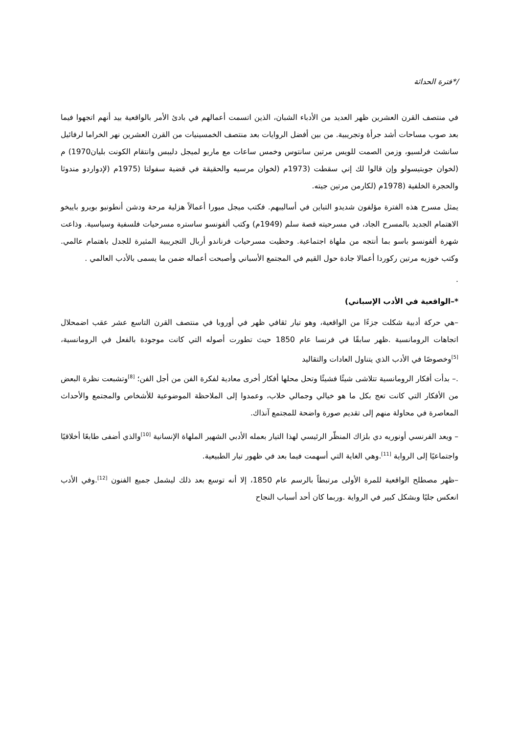/*فترة الحداثة
في منتصف القرن العشرين ظهر العديد من الأدباء الشبان، الذين اتسمت أعمالهم في بادئ الأمر بالواقعية بيد أنهم اتجهوا فيما بعد صوب مساحات أشد جرأة وتجريبية. من بين أفضل الروايات بعد منتصف الخمسينيات من القرن العشرين نهر الخراما لرفائيل سانشث فرلسيو، وزمن الصمت للويس مرتين سانتوس وخمس ساعات مع ماريو لميجل دليبس وانتقام الكونت بليان1970) م (لخوان جويتيسولو وإن قالوا لك إني سقطت (1973م (لخوان مرسيه والحقيقة في قضية سفولتا (1975م (لإدواردو مندوثا والحجرة الخلفية (1978م (لكارمن مرتين جيته.
يمثل مسرح هذه الفترة مؤلفون شديدو التباين في أساليبهم. فكتب ميجل ميورا أعمالاً هزلية مرحة ودشن أنطونيو بويرو باييخو الاهتمام الجديد بالمسرح الجاد، في مسرحيته قصة سلم (1949م) وكتب ألفونسو ساستره مسرحيات فلسفية وسياسية. وذاعت شهرة ألفونسو باسو بما أنتجه من ملهاة اجتماعية. وحظيت مسرحيات فرناندو أربال التجريبية المثيرة للجدل باهتمام عالمي. وكتب خوزيه مرتين ركوردا أعمالا جادة حول القيم في المجتمع الأسباني وأصبحت أعماله ضمن ما يسمى بالأدب العالمي .
.
*–الواقعية في الأدب الإسباني)
–هي حركة أدبية شكلت جزءًا من الواقعية، وهو تيار ثقافي ظهر في أوروبا في منتصف القرن التاسع عشر عقب اضمحلال اتجاهات الرومانسية .ظهر سابقًا في فرنسا عام 1850 حيث تطورت أصوله التي كانت موجودة بالفعل في الرومانسية، <sup>[5]</sup>وخصوصًا في الأدب الذي يتناول العادات والتقاليد
.– بدأت أفكار الرومانسية تتلاشى شيئًا فشيئًا وتحل محلها أفكار أخرى معادية لفكرة الفن من أجل الفن؛ <sup>[8]</sup>وتشبعت نظرة البعض من الأفكار التي كانت تعج بكل ما هو خيالي وجمالي خلاب، وعمدوا إلى الملاحظة الموضوعية للأشخاص والمجتمع والأحداث المعاصرة في محاولة منهم إلى تقديم صورة واضحة للمجتمع آنذاك.
– ويعد الفرنسي أونوريه دي بلزاك المنظّر الرئيسي لهذا التيار بعمله الأدبي الشهير الملهاة الإنسانية <sup>[10]</sup>والذي أضفى طابعًا أخلاقيًا واجتماعيًا إلى الرواية <sup>[11]</sup>.وهي الغاية التي أسهمت فيما بعد في ظهور تيار الطبيعية.
–ظهر مصطلح الواقعية للمرة الأولى مرتبطاً بالرسم عام 1850، إلا أنه توسع بعد ذلك ليشمل جميع الفنون <sup>[12]</sup>.وفي الأدب انعكس جليًا وبشكل كبير في الرواية .وربما كان أحد أسباب النجاح